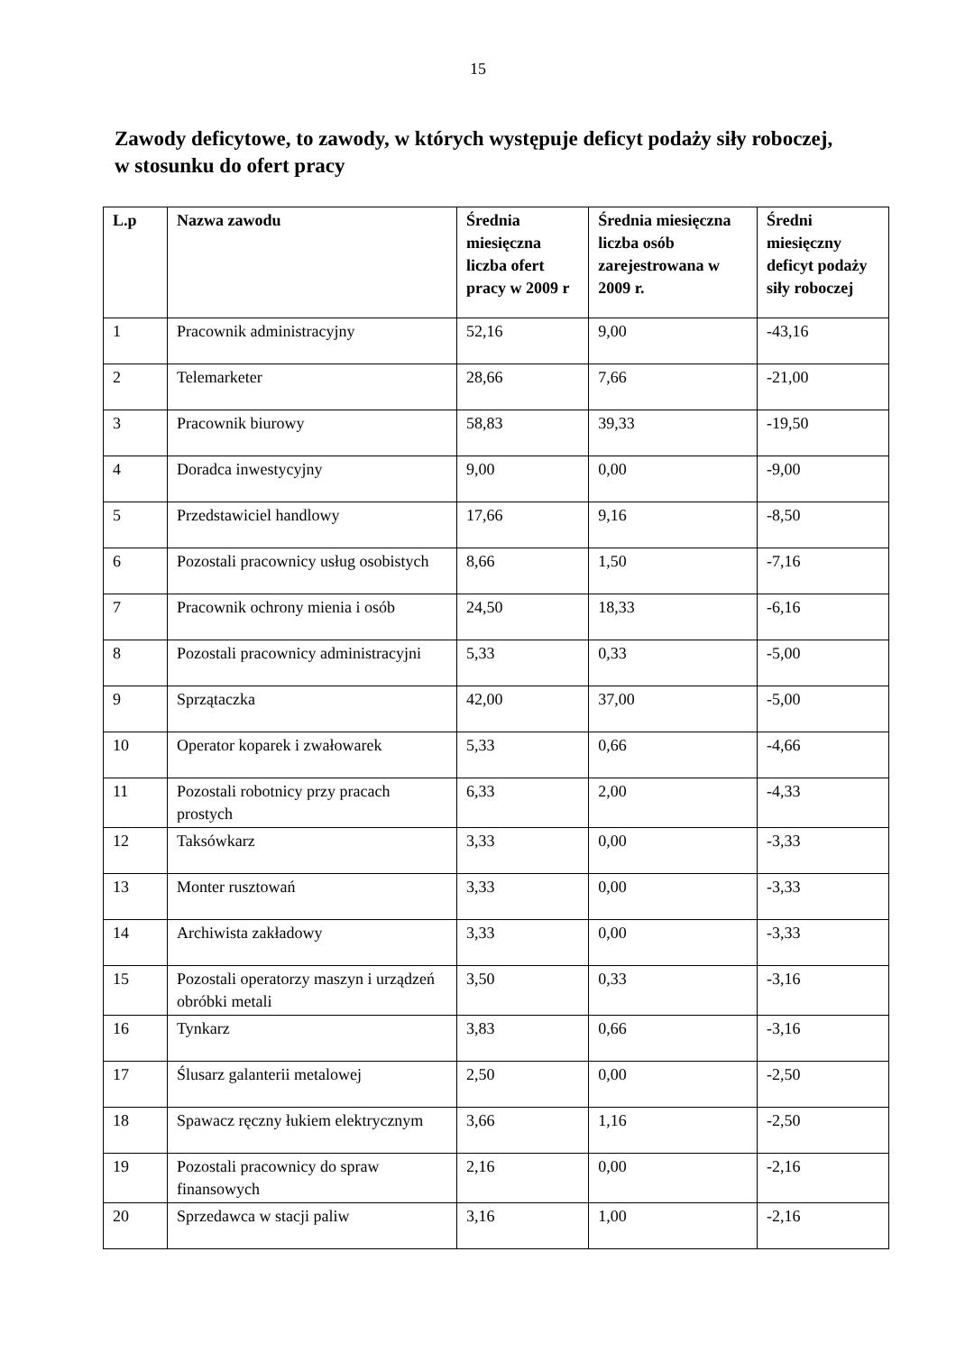15
Zawody deficytowe, to zawody, w których występuje deficyt podaży siły roboczej, w stosunku do ofert pracy
| L.p | Nazwa zawodu | Średnia miesięczna liczba ofert pracy w 2009 r | Średnia miesięczna liczba osób zarejestrowana w 2009 r. | Średni miesięczny deficyt podaży siły roboczej |
| --- | --- | --- | --- | --- |
| 1 | Pracownik administracyjny | 52,16 | 9,00 | -43,16 |
| 2 | Telemarketer | 28,66 | 7,66 | -21,00 |
| 3 | Pracownik biurowy | 58,83 | 39,33 | -19,50 |
| 4 | Doradca inwestycyjny | 9,00 | 0,00 | -9,00 |
| 5 | Przedstawiciel handlowy | 17,66 | 9,16 | -8,50 |
| 6 | Pozostali pracownicy usług osobistych | 8,66 | 1,50 | -7,16 |
| 7 | Pracownik ochrony mienia i osób | 24,50 | 18,33 | -6,16 |
| 8 | Pozostali pracownicy administracyjni | 5,33 | 0,33 | -5,00 |
| 9 | Sprzątaczka | 42,00 | 37,00 | -5,00 |
| 10 | Operator koparek i zwałowarek | 5,33 | 0,66 | -4,66 |
| 11 | Pozostali robotnicy przy pracach prostych | 6,33 | 2,00 | -4,33 |
| 12 | Taksówkarz | 3,33 | 0,00 | -3,33 |
| 13 | Monter rusztowań | 3,33 | 0,00 | -3,33 |
| 14 | Archiwista zakładowy | 3,33 | 0,00 | -3,33 |
| 15 | Pozostali operatorzy maszyn i urządzeń obróbki metali | 3,50 | 0,33 | -3,16 |
| 16 | Tynkarz | 3,83 | 0,66 | -3,16 |
| 17 | Ślusarz galanterii metalowej | 2,50 | 0,00 | -2,50 |
| 18 | Spawacz ręczny łukiem elektrycznym | 3,66 | 1,16 | -2,50 |
| 19 | Pozostali pracownicy do spraw finansowych | 2,16 | 0,00 | -2,16 |
| 20 | Sprzedawca w stacji paliw | 3,16 | 1,00 | -2,16 |